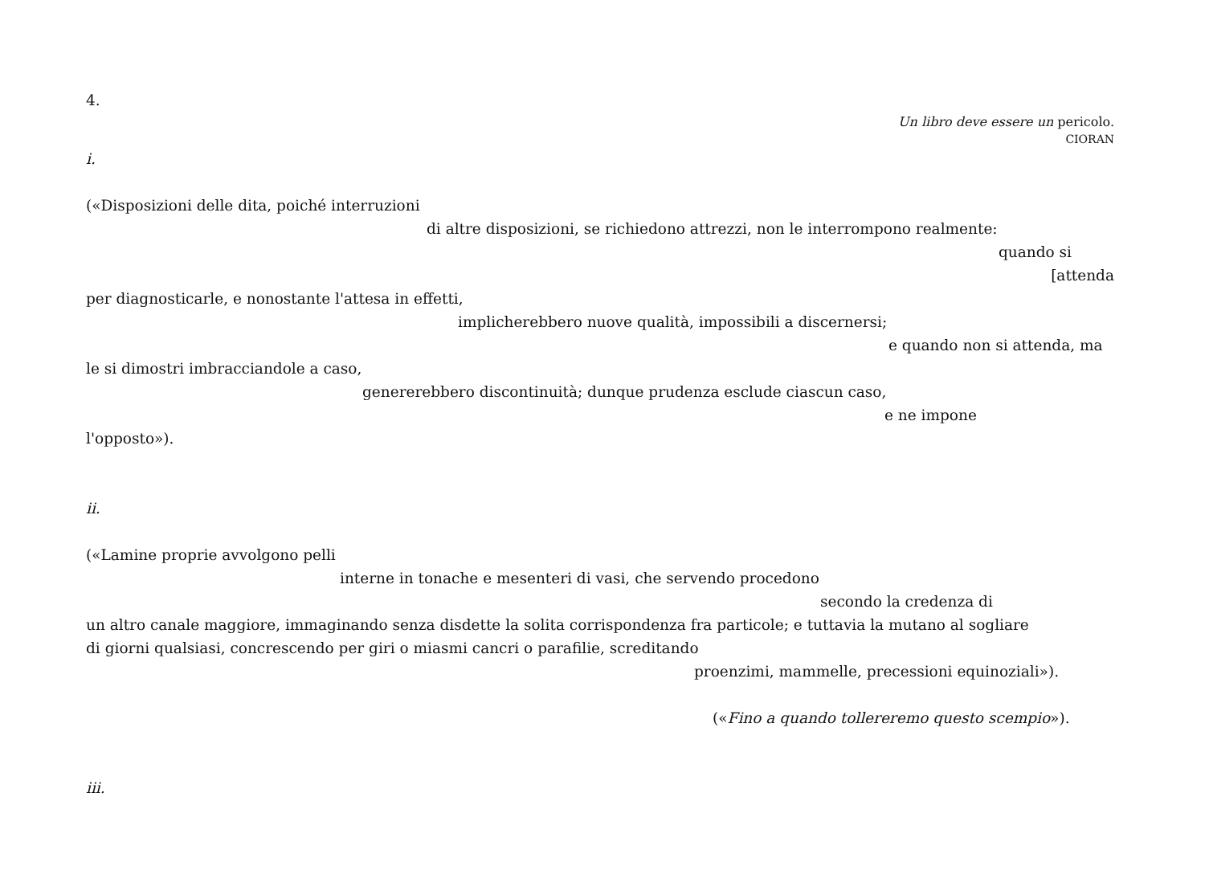4.
Un libro deve essere un pericolo.
CIORAN
i.
(«Disposizioni delle dita, poiché interruzioni
di altre disposizioni, se richiedono attrezzi, non le interrompono realmente:
quando si
[attenda
per diagnosticarle, e nonostante l'attesa in effetti,
implicherebbero nuove qualità, impossibili a discernersi;
e quando non si attenda, ma
le si dimostri imbracciandole a caso,
genererebbero discontinuità; dunque prudenza esclude ciascun caso,
e ne impone
l'opposto»).
ii.
(«Lamine proprie avvolgono pelli
interne in tonache e mesenteri di vasi, che servendo procedono
secondo la credenza di
un altro canale maggiore, immaginando senza disdette la solita corrispondenza fra particole; e tuttavia la mutano al sogliare
di giorni qualsiasi, concrescendo per giri o miasmi cancri o parafilie, screditando
proenzimi, mammelle, precessioni equinoziali»).
(«Fino a quando tollereremo questo scempio»).
iii.